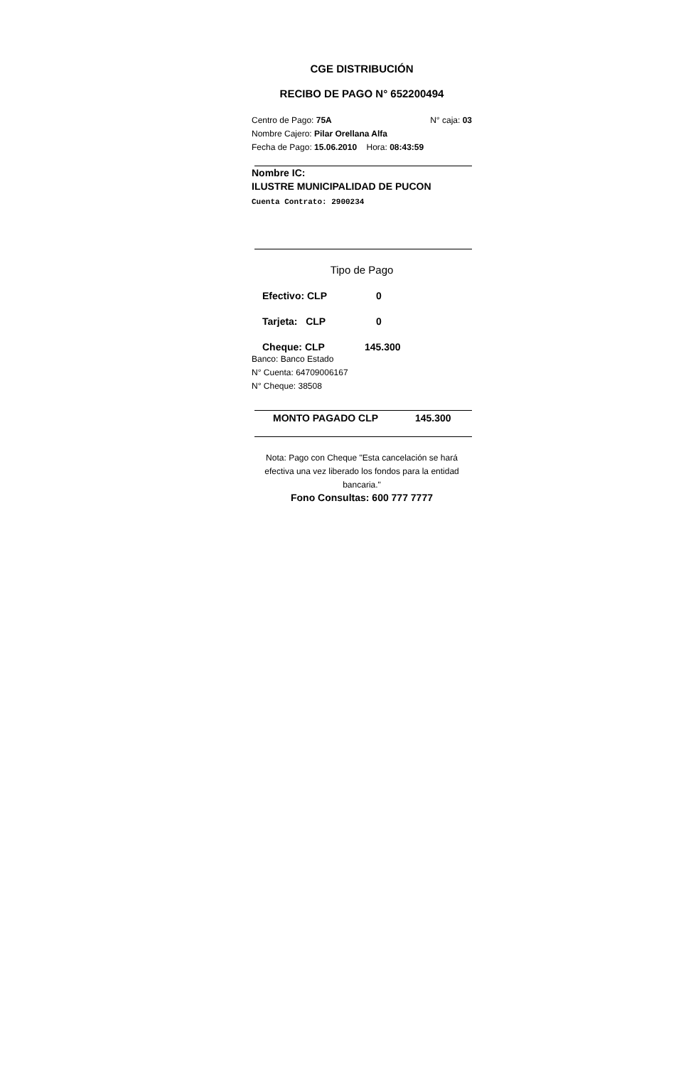CGE DISTRIBUCIÓN
RECIBO DE PAGO N° 652200494
Centro de Pago: 75A N° caja: 03
Nombre Cajero: Pilar Orellana Alfa
Fecha de Pago: 15.06.2010 Hora: 08:43:59
Nombre IC:
ILUSTRE MUNICIPALIDAD DE PUCON
Cuenta Contrato: 2900234
Tipo de Pago
Efectivo: CLP 0
Tarjeta: CLP 0
Cheque: CLP 145.300
Banco: Banco Estado
N° Cuenta: 64709006167
N° Cheque: 38508
MONTO PAGADO CLP 145.300
Nota: Pago con Cheque "Esta cancelación se hará efectiva una vez liberado los fondos para la entidad bancaria."
Fono Consultas: 600 777 7777